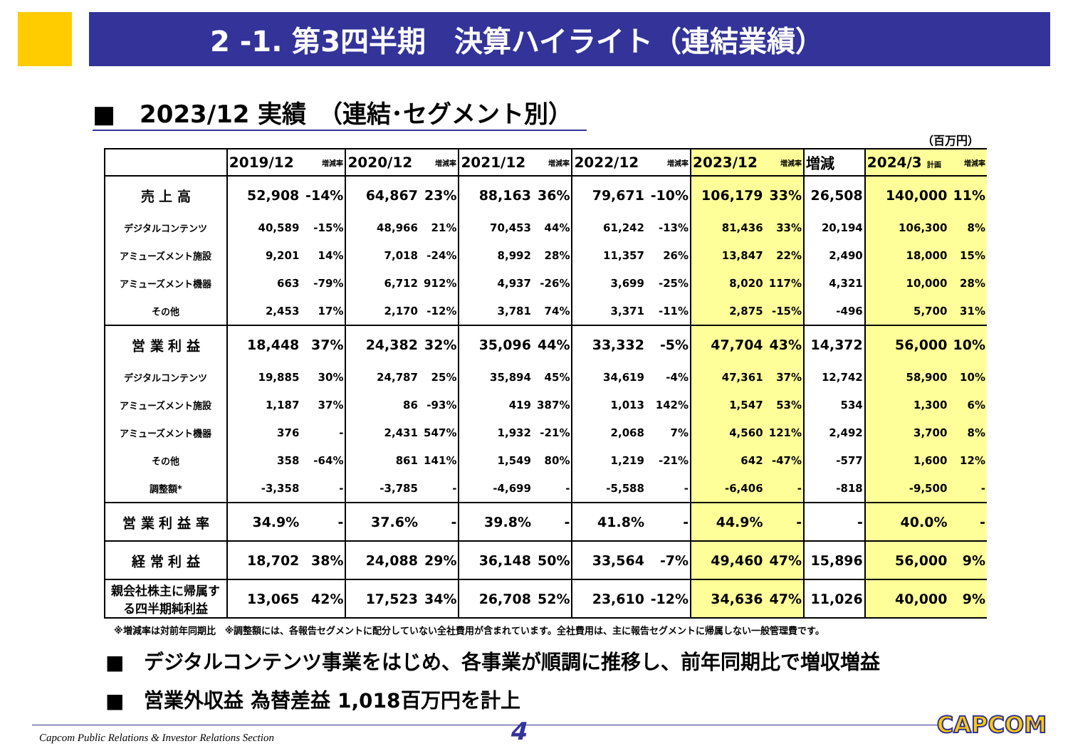2 -1. 第3四半期　決算ハイライト（連結業績）
■　2023/12 実績　（連結･セグメント別）
（百万円）
| | 2019/12 | 増減率 | 2020/12 | 増減率 | 2021/12 | 増減率 | 2022/12 | 増減率 | 2023/12 | 増減率 | 増減 | 2024/3 計画 | 増減率 |
| --- | --- | --- | --- | --- | --- | --- | --- | --- | --- | --- | --- | --- | --- |
| 売 上 高 | 52,908 | -14% | 64,867 | 23% | 88,163 | 36% | 79,671 | -10% | 106,179 | 33% | 26,508 | 140,000 | 11% |
| デジタルコンテンツ | 40,589 | -15% | 48,966 | 21% | 70,453 | 44% | 61,242 | -13% | 81,436 | 33% | 20,194 | 106,300 | 8% |
| アミューズメント施設 | 9,201 | 14% | 7,018 | -24% | 8,992 | 28% | 11,357 | 26% | 13,847 | 22% | 2,490 | 18,000 | 15% |
| アミューズメント機器 | 663 | -79% | 6,712 | 912% | 4,937 | -26% | 3,699 | -25% | 8,020 | 117% | 4,321 | 10,000 | 28% |
| その他 | 2,453 | 17% | 2,170 | -12% | 3,781 | 74% | 3,371 | -11% | 2,875 | -15% | -496 | 5,700 | 31% |
| 営 業 利 益 | 18,448 | 37% | 24,382 | 32% | 35,096 | 44% | 33,332 | -5% | 47,704 | 43% | 14,372 | 56,000 | 10% |
| デジタルコンテンツ | 19,885 | 30% | 24,787 | 25% | 35,894 | 45% | 34,619 | -4% | 47,361 | 37% | 12,742 | 58,900 | 10% |
| アミューズメント施設 | 1,187 | 37% | 86 | -93% | 419 | 387% | 1,013 | 142% | 1,547 | 53% | 534 | 1,300 | 6% |
| アミューズメント機器 | 376 | - | 2,431 | 547% | 1,932 | -21% | 2,068 | 7% | 4,560 | 121% | 2,492 | 3,700 | 8% |
| その他 | 358 | -64% | 861 | 141% | 1,549 | 80% | 1,219 | -21% | 642 | -47% | -577 | 1,600 | 12% |
| 調整額* | -3,358 | - | -3,785 | - | -4,699 | - | -5,588 | - | -6,406 | - | -818 | -9,500 | - |
| 営 業 利 益 率 | 34.9% | - | 37.6% | - | 39.8% | - | 41.8% | - | 44.9% | - | - | 40.0% | - |
| 経 常 利 益 | 18,702 | 38% | 24,088 | 29% | 36,148 | 50% | 33,564 | -7% | 49,460 | 47% | 15,896 | 56,000 | 9% |
| 親会社株主に帰属す る四半期純利益 | 13,065 | 42% | 17,523 | 34% | 26,708 | 52% | 23,610 | -12% | 34,636 | 47% | 11,026 | 40,000 | 9% |
※増減率は対前年同期比　※調整額には、各報告セグメントに配分していない全社費用が含まれています。全社費用は、主に報告セグメントに帰属しない一般管理費です。
■　デジタルコンテンツ事業をはじめ、各事業が順調に推移し、前年同期比で増収増益
■　営業外収益 為替差益 1,018百万円を計上
Capcom Public Relations & Investor Relations Section
4 CAPCOM